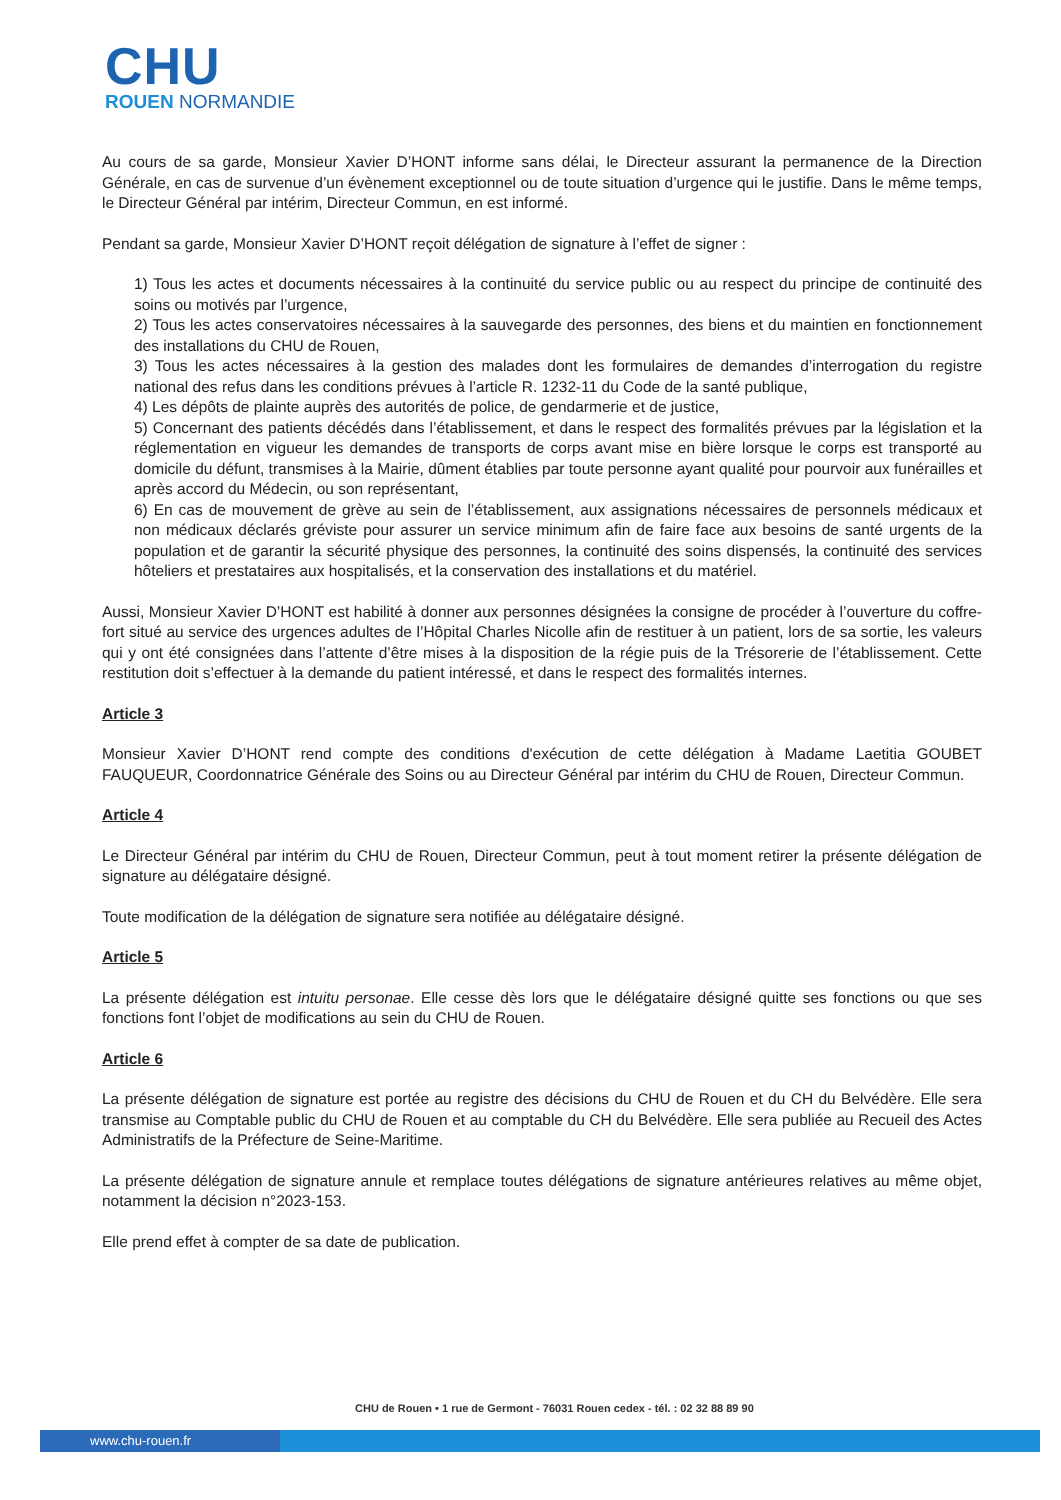CHU
ROUEN NORMANDIE
Au cours de sa garde, Monsieur Xavier D’HONT informe sans délai, le Directeur assurant la permanence de la Direction Générale, en cas de survenue d’un évènement exceptionnel ou de toute situation d’urgence qui le justifie. Dans le même temps, le Directeur Général par intérim, Directeur Commun, en est informé.
Pendant sa garde, Monsieur Xavier D’HONT reçoit délégation de signature à l’effet de signer :
1) Tous les actes et documents nécessaires à la continuité du service public ou au respect du principe de continuité des soins ou motivés par l’urgence,
2) Tous les actes conservatoires nécessaires à la sauvegarde des personnes, des biens et du maintien en fonctionnement des installations du CHU de Rouen,
3) Tous les actes nécessaires à la gestion des malades dont les formulaires de demandes d’interrogation du registre national des refus dans les conditions prévues à l’article R. 1232-11 du Code de la santé publique,
4) Les dépôts de plainte auprès des autorités de police, de gendarmerie et de justice,
5) Concernant des patients décédés dans l’établissement, et dans le respect des formalités prévues par la législation et la réglementation en vigueur les demandes de transports de corps avant mise en bière lorsque le corps est transporté au domicile du défunt, transmises à la Mairie, dûment établies par toute personne ayant qualité pour pourvoir aux funérailles et après accord du Médecin, ou son représentant,
6) En cas de mouvement de grève au sein de l’établissement, aux assignations nécessaires de personnels médicaux et non médicaux déclarés gréviste pour assurer un service minimum afin de faire face aux besoins de santé urgents de la population et de garantir la sécurité physique des personnes, la continuité des soins dispensés, la continuité des services hôteliers et prestataires aux hospitalisés, et la conservation des installations et du matériel.
Aussi, Monsieur Xavier D’HONT est habilité à donner aux personnes désignées la consigne de procéder à l’ouverture du coffre-fort situé au service des urgences adultes de l’Hôpital Charles Nicolle afin de restituer à un patient, lors de sa sortie, les valeurs qui y ont été consignées dans l’attente d’être mises à la disposition de la régie puis de la Trésorerie de l’établissement. Cette restitution doit s’effectuer à la demande du patient intéressé, et dans le respect des formalités internes.
Article 3
Monsieur Xavier D’HONT rend compte des conditions d'exécution de cette délégation à Madame Laetitia GOUBET FAUQUEUR, Coordonnatrice Générale des Soins ou au Directeur Général par intérim du CHU de Rouen, Directeur Commun.
Article 4
Le Directeur Général par intérim du CHU de Rouen, Directeur Commun, peut à tout moment retirer la présente délégation de signature au délégataire désigné.
Toute modification de la délégation de signature sera notifiée au délégataire désigné.
Article 5
La présente délégation est intuitu personae. Elle cesse dès lors que le délégataire désigné quitte ses fonctions ou que ses fonctions font l’objet de modifications au sein du CHU de Rouen.
Article 6
La présente délégation de signature est portée au registre des décisions du CHU de Rouen et du CH du Belvédère. Elle sera transmise au Comptable public du CHU de Rouen et au comptable du CH du Belvédère. Elle sera publiée au Recueil des Actes Administratifs de la Préfecture de Seine-Maritime.
La présente délégation de signature annule et remplace toutes délégations de signature antérieures relatives au même objet, notamment la décision n°2023-153.
Elle prend effet à compter de sa date de publication.
CHU de Rouen • 1 rue de Germont - 76031 Rouen cedex - tél. : 02 32 88 89 90
www.chu-rouen.fr